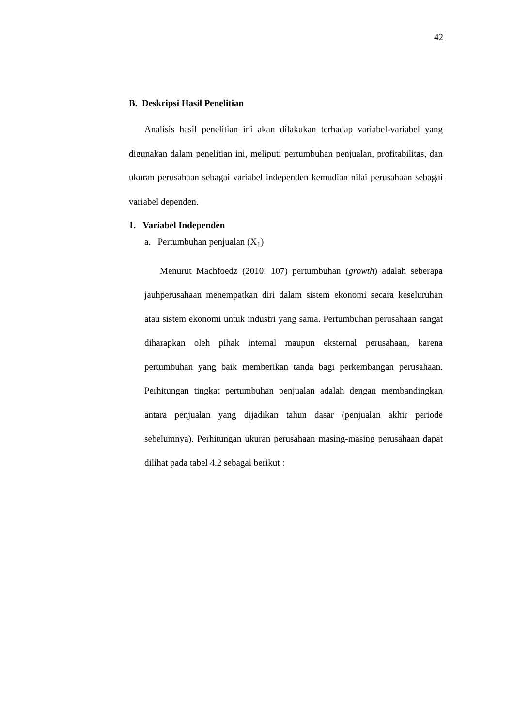42
B. Deskripsi Hasil Penelitian
Analisis hasil penelitian ini akan dilakukan terhadap variabel-variabel yang digunakan dalam penelitian ini, meliputi pertumbuhan penjualan, profitabilitas, dan ukuran perusahaan sebagai variabel independen kemudian nilai perusahaan sebagai variabel dependen.
1. Variabel Independen
a. Pertumbuhan penjualan (X<sub>1</sub>)
Menurut Machfoedz (2010: 107) pertumbuhan (growth) adalah seberapa jauhperusahaan menempatkan diri dalam sistem ekonomi secara keseluruhan atau sistem ekonomi untuk industri yang sama. Pertumbuhan perusahaan sangat diharapkan oleh pihak internal maupun eksternal perusahaan, karena pertumbuhan yang baik memberikan tanda bagi perkembangan perusahaan. Perhitungan tingkat pertumbuhan penjualan adalah dengan membandingkan antara penjualan yang dijadikan tahun dasar (penjualan akhir periode sebelumnya). Perhitungan ukuran perusahaan masing-masing perusahaan dapat dilihat pada tabel 4.2 sebagai berikut :